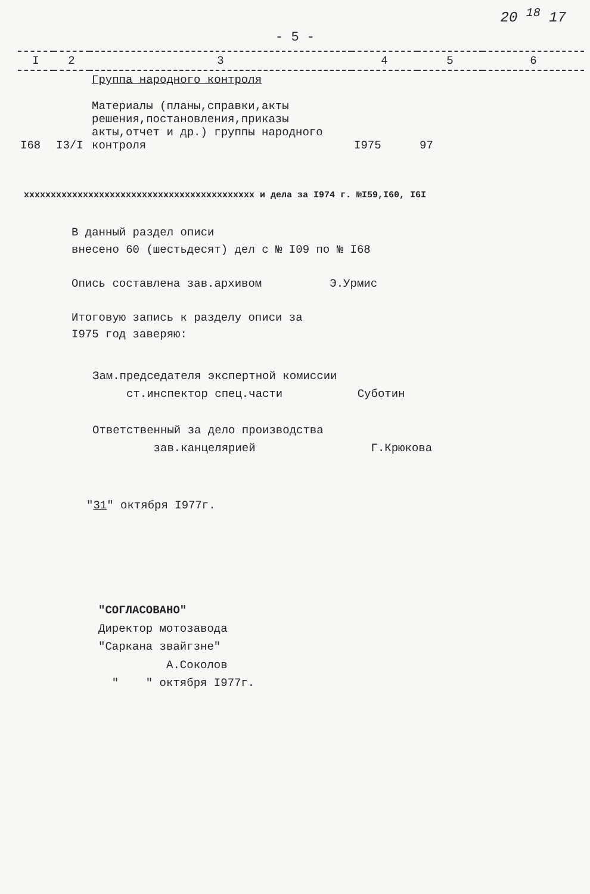20 <sup>18</sup> 17
- 5 -
| I | 2 | 3 | 4 | 5 | 6 |
| --- | --- | --- | --- | --- | --- |
| I68 | I3/I | Группа народного контроля Материалы (планы,справки,акты решения,постановления,приказы акты,отчет и др.) группы народного контроля | I975 | 97 | |
xxxxxxxxxxxxxxxxxxxxxxxxxxxxxxxxxxxxxxxxxxx и дела за I974 г. №I59,I60, I6I
В данный раздел описи
внесено 60 (шестьдесят) дел с № I09 по № I68
Опись составлена зав.архивом Э.Урмис
Итоговую запись к разделу описи за
I975 год заверяю:
Зам.председателя экспертной комиссии
ст.инспектор спец.части Суботин
Ответственный за дело производства
зав.канцелярией Г.Крюкова
"31" октября I977г.
"СОГЛАСОВАНО"
Директор мотозавода
"Саркана звайгзне"
А.Соколов
" " октября I977г.